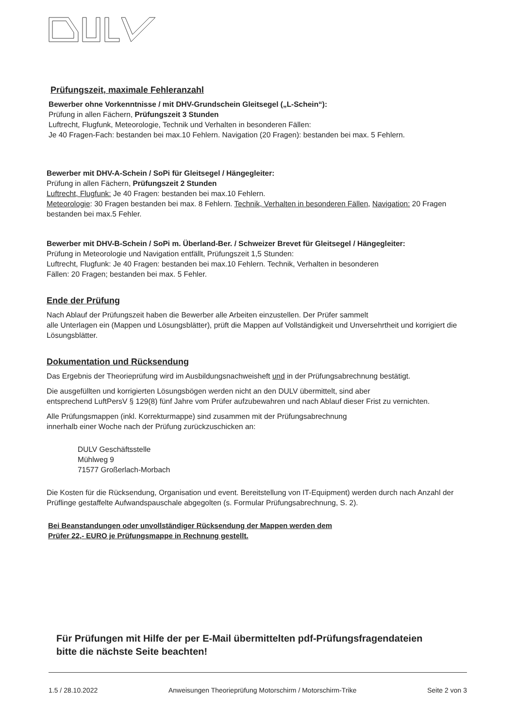Prüfungszeit, maximale Fehleranzahl
Bewerber ohne Vorkenntnisse / mit DHV-Grundschein Gleitsegel („L-Schein“):
Prüfung in allen Fächern, Prüfungszeit 3 Stunden
Luftrecht, Flugfunk, Meteorologie, Technik und Verhalten in besonderen Fällen:
Je 40 Fragen-Fach: bestanden bei max.10 Fehlern. Navigation (20 Fragen): bestanden bei max. 5 Fehlern.
Bewerber mit DHV-A-Schein / SoPi für Gleitsegel / Hängegleiter:
Prüfung in allen Fächern, Prüfungszeit 2 Stunden
Luftrecht, Flugfunk: Je 40 Fragen: bestanden bei max.10 Fehlern.
Meteorologie: 30 Fragen bestanden bei max. 8 Fehlern. Technik, Verhalten in besonderen Fällen, Navigation: 20 Fragen bestanden bei max.5 Fehler.
Bewerber mit DHV-B-Schein / SoPi m. Überland-Ber. / Schweizer Brevet für Gleitsegel / Hängegleiter:
Prüfung in Meteorologie und Navigation entfällt, Prüfungszeit 1,5 Stunden:
Luftrecht, Flugfunk: Je 40 Fragen: bestanden bei max.10 Fehlern. Technik, Verhalten in besonderen
Fällen: 20 Fragen; bestanden bei max. 5 Fehler.
Ende der Prüfung
Nach Ablauf der Prüfungszeit haben die Bewerber alle Arbeiten einzustellen. Der Prüfer sammelt
alle Unterlagen ein (Mappen und Lösungsblätter), prüft die Mappen auf Vollständigkeit und Unversehrtheit und korrigiert die Lösungsblätter.
Dokumentation und Rücksendung
Das Ergebnis der Theorieprüfung wird im Ausbildungsnachweisheft und in der Prüfungsabrechnung bestätigt.
Die ausgefüllten und korrigierten Lösungsbögen werden nicht an den DULV übermittelt, sind aber
entsprechend LuftPersV § 129(8) fünf Jahre vom Prüfer aufzubewahren und nach Ablauf dieser Frist zu vernichten.
Alle Prüfungsmappen (inkl. Korrekturmappe) sind zusammen mit der Prüfungsabrechnung
innerhalb einer Woche nach der Prüfung zurückzuschicken an:
DULV Geschäftsstelle
Mühlweg 9
71577 Großerlach-Morbach
Die Kosten für die Rücksendung, Organisation und event. Bereitstellung von IT-Equipment) werden durch nach Anzahl der Prüflinge gestaffelte Aufwandspauschale abgegolten (s. Formular Prüfungsabrechnung, S. 2).
Bei Beanstandungen oder unvollständiger Rücksendung der Mappen werden dem
Prüfer 22,- EURO je Prüfungsmappe in Rechnung gestellt.
Für Prüfungen mit Hilfe der per E-Mail übermittelten pdf-Prüfungsfragendateien
bitte die nächste Seite beachten!
1.5 / 28.10.2022 Anweisungen Theorieprüfung Motorschirm / Motorschirm-Trike Seite 2 von 3